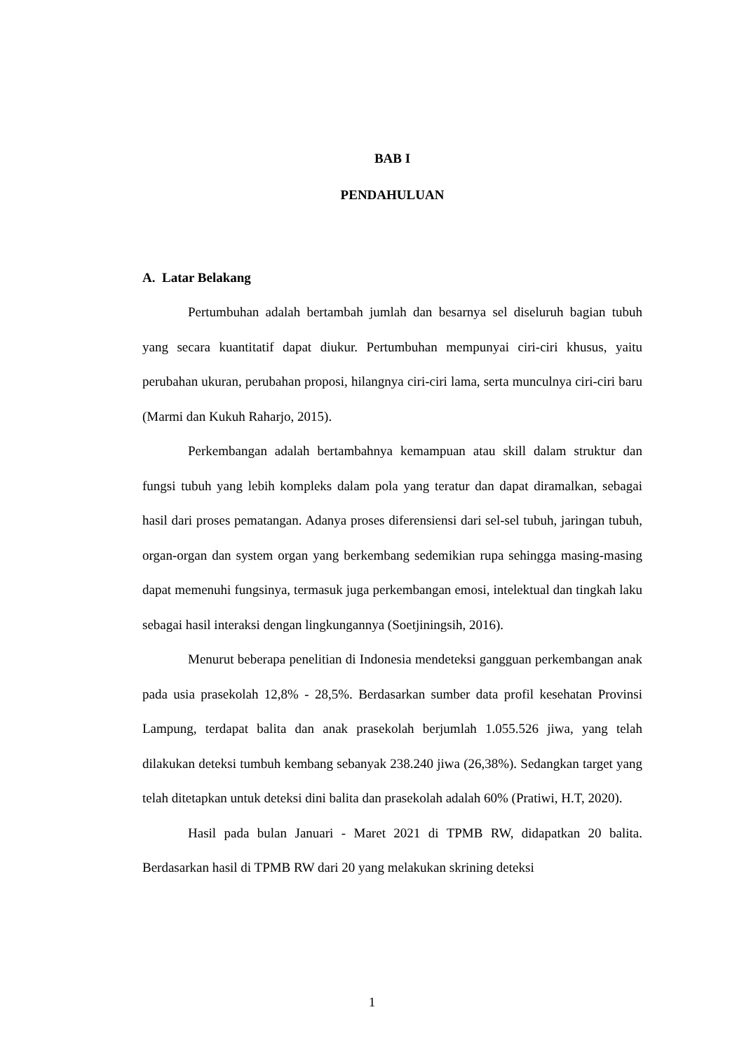BAB I
PENDAHULUAN
A. Latar Belakang
Pertumbuhan adalah bertambah jumlah dan besarnya sel diseluruh bagian tubuh yang secara kuantitatif dapat diukur. Pertumbuhan mempunyai ciri-ciri khusus, yaitu perubahan ukuran, perubahan proposi, hilangnya ciri-ciri lama, serta munculnya ciri-ciri baru (Marmi dan Kukuh Raharjo, 2015).
Perkembangan adalah bertambahnya kemampuan atau skill dalam struktur dan fungsi tubuh yang lebih kompleks dalam pola yang teratur dan dapat diramalkan, sebagai hasil dari proses pematangan. Adanya proses diferensiensi dari sel-sel tubuh, jaringan tubuh, organ-organ dan system organ yang berkembang sedemikian rupa sehingga masing-masing dapat memenuhi fungsinya, termasuk juga perkembangan emosi, intelektual dan tingkah laku sebagai hasil interaksi dengan lingkungannya (Soetjiningsih, 2016).
Menurut beberapa penelitian di Indonesia mendeteksi gangguan perkembangan anak pada usia prasekolah 12,8% - 28,5%. Berdasarkan sumber data profil kesehatan Provinsi Lampung, terdapat balita dan anak prasekolah berjumlah 1.055.526 jiwa, yang telah dilakukan deteksi tumbuh kembang sebanyak 238.240 jiwa (26,38%). Sedangkan target yang telah ditetapkan untuk deteksi dini balita dan prasekolah adalah 60% (Pratiwi, H.T, 2020).
Hasil pada bulan Januari - Maret 2021 di TPMB RW, didapatkan 20 balita. Berdasarkan hasil di TPMB RW dari 20 yang melakukan skrining deteksi
1